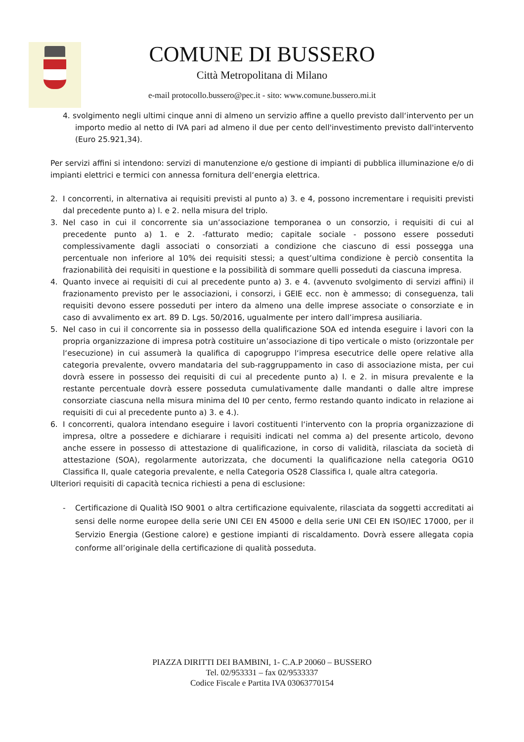COMUNE DI BUSSERO
Città Metropolitana di Milano
e-mail protocollo.bussero@pec.it - sito: www.comune.bussero.mi.it
4. svolgimento negli ultimi cinque anni di almeno un servizio affine a quello previsto dall‘intervento per un importo medio al netto di IVA pari ad almeno il due per cento dell'investimento previsto dall'intervento (Euro 25.921,34).
Per servizi affini si intendono: servizi di manutenzione e/o gestione di impianti di pubblica illuminazione e/o di impianti elettrici e termici con annessa fornitura dell‘energia elettrica.
2. I concorrenti, in alternativa ai requisiti previsti al punto a) 3. e 4, possono incrementare i requisiti previsti dal precedente punto a) l. e 2. nella misura del triplo.
3. Nel caso in cui il concorrente sia un’associazione temporanea o un consorzio, i requisiti di cui al precedente punto a) 1. e 2. -fatturato medio; capitale sociale - possono essere posseduti complessivamente dagli associati o consorziati a condizione che ciascuno di essi possegga una percentuale non inferiore al 10% dei requisiti stessi; a quest’ultima condizione è perciò consentita la frazionabilità dei requisiti in questione e la possibilità di sommare quelli posseduti da ciascuna impresa.
4. Quanto invece ai requisiti di cui al precedente punto a) 3. e 4. (avvenuto svolgimento di servizi affini) il frazionamento previsto per le associazioni, i consorzi, i GEIE ecc. non è ammesso; di conseguenza, tali requisiti devono essere posseduti per intero da almeno una delle imprese associate o consorziate e in caso di avvalimento ex art. 89 D. Lgs. 50/2016, ugualmente per intero dall’impresa ausiliaria.
5. Nel caso in cui il concorrente sia in possesso della qualificazione SOA ed intenda eseguire i lavori con la propria organizzazione di impresa potrà costituire un’associazione di tipo verticale o misto (orizzontale per l‘esecuzione) in cui assumerà la qualifica di capogruppo l‘impresa esecutrice delle opere relative alla categoria prevalente, ovvero mandataria del sub-raggruppamento in caso di associazione mista, per cui dovrà essere in possesso dei requisiti di cui al precedente punto a) l. e 2. in misura prevalente e la restante percentuale dovrà essere posseduta cumulativamente dalle mandanti o dalle altre imprese consorziate ciascuna nella misura minima del I0 per cento, fermo restando quanto indicato in relazione ai requisiti di cui al precedente punto a) 3. e 4.).
6. I concorrenti, qualora intendano eseguire i lavori costituenti l‘intervento con la propria organizzazione di impresa, oltre a possedere e dichiarare i requisiti indicati nel comma a) del presente articolo, devono anche essere in possesso di attestazione di qualificazione, in corso di validità, rilasciata da società di attestazione (SOA), regolarmente autorizzata, che documenti la qualificazione nella categoria OG10 Classifica II, quale categoria prevalente, e nella Categoria OS28 Classifica I, quale altra categoria.
Ulteriori requisiti di capacità tecnica richiesti a pena di esclusione:
- Certificazione di Qualità ISO 9001 o altra certificazione equivalente, rilasciata da soggetti accreditati ai sensi delle norme europee della serie UNI CEI EN 45000 e della serie UNI CEI EN ISO/IEC 17000, per il Servizio Energia (Gestione calore) e gestione impianti di riscaldamento. Dovrà essere allegata copia conforme all’originale della certificazione di qualità posseduta.
PIAZZA DIRITTI DEI BAMBINI, 1- C.A.P 20060 – BUSSERO
Tel. 02/953331 – fax 02/9533337
Codice Fiscale e Partita IVA 03063770154